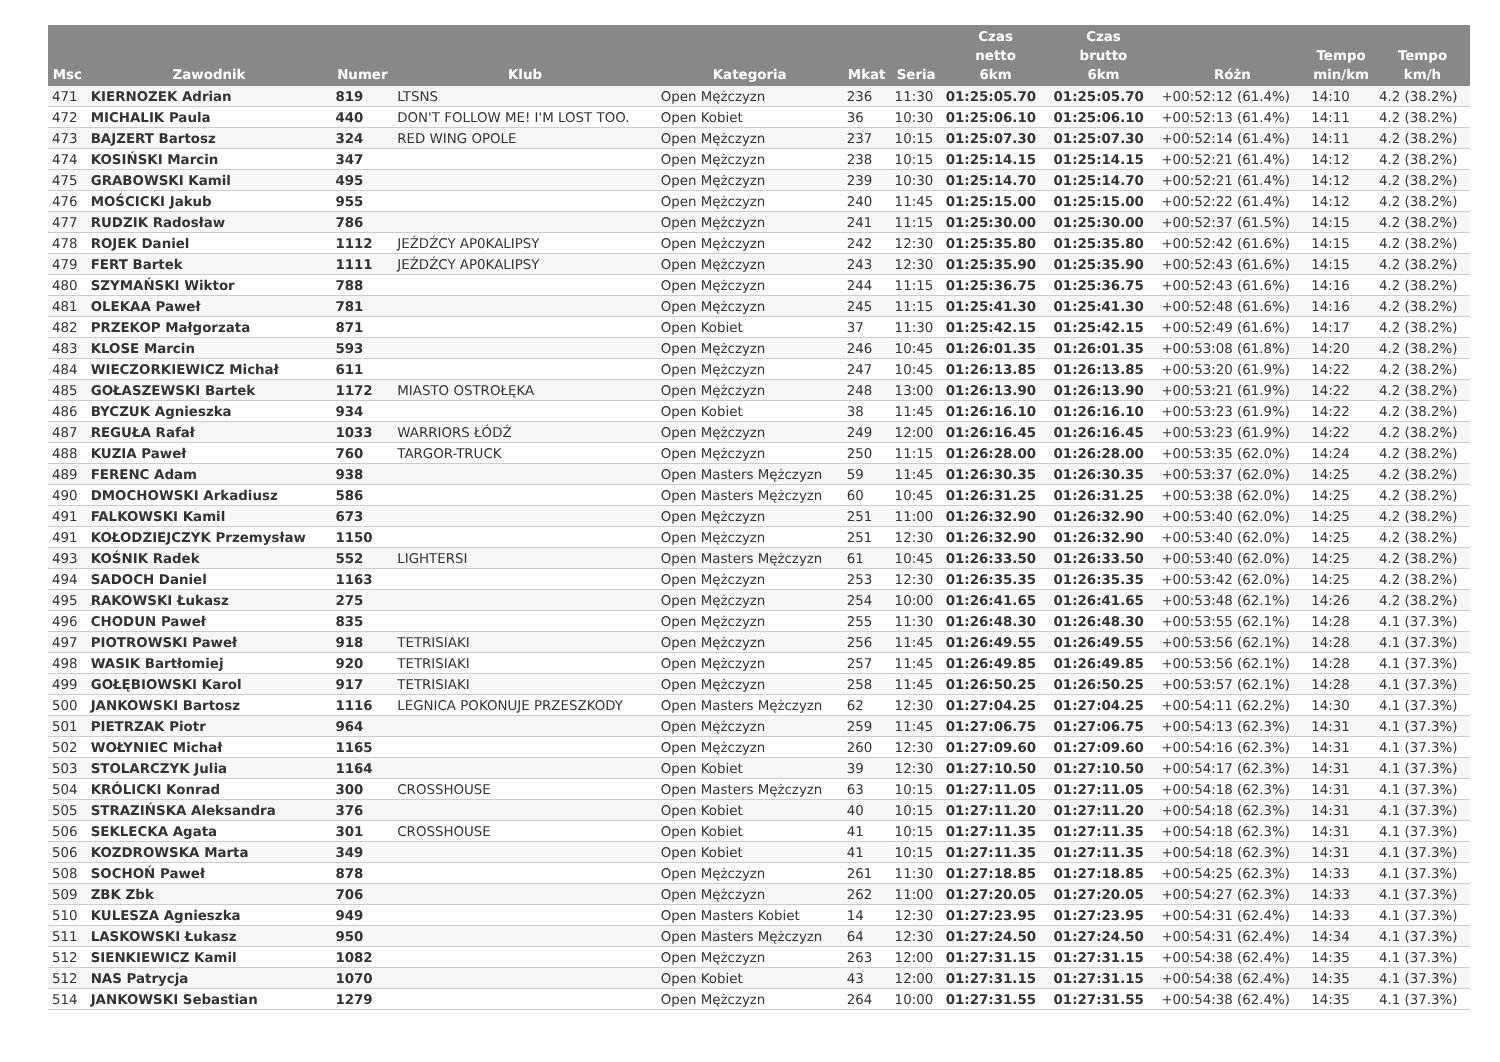| Msc | Zawodnik | Numer | Klub | Kategoria | Mkat | Seria | Czas netto 6km | Czas brutto 6km | Różn | Tempo min/km | Tempo km/h |
| --- | --- | --- | --- | --- | --- | --- | --- | --- | --- | --- | --- |
| 471 | KIERNOZEK Adrian | 819 | LTSNS | Open Mężczyzn | 236 | 11:30 | 01:25:05.70 | 01:25:05.70 | +00:52:12 (61.4%) | 14:10 | 4.2 (38.2%) |
| 472 | MICHALIK Paula | 440 | DON'T FOLLOW ME! I'M LOST TOO. | Open Kobiet | 36 | 10:30 | 01:25:06.10 | 01:25:06.10 | +00:52:13 (61.4%) | 14:11 | 4.2 (38.2%) |
| 473 | BAJZERT Bartosz | 324 | RED WING OPOLE | Open Mężczyzn | 237 | 10:15 | 01:25:07.30 | 01:25:07.30 | +00:52:14 (61.4%) | 14:11 | 4.2 (38.2%) |
| 474 | KOSIŃSKI Marcin | 347 | | Open Mężczyzn | 238 | 10:15 | 01:25:14.15 | 01:25:14.15 | +00:52:21 (61.4%) | 14:12 | 4.2 (38.2%) |
| 475 | GRABOWSKI Kamil | 495 | | Open Mężczyzn | 239 | 10:30 | 01:25:14.70 | 01:25:14.70 | +00:52:21 (61.4%) | 14:12 | 4.2 (38.2%) |
| 476 | MOŚCICKI Jakub | 955 | | Open Mężczyzn | 240 | 11:45 | 01:25:15.00 | 01:25:15.00 | +00:52:22 (61.4%) | 14:12 | 4.2 (38.2%) |
| 477 | RUDZIK Radosław | 786 | | Open Mężczyzn | 241 | 11:15 | 01:25:30.00 | 01:25:30.00 | +00:52:37 (61.5%) | 14:15 | 4.2 (38.2%) |
| 478 | ROJEK Daniel | 1112 | JEŹDŹCY AP0KALIPSY | Open Mężczyzn | 242 | 12:30 | 01:25:35.80 | 01:25:35.80 | +00:52:42 (61.6%) | 14:15 | 4.2 (38.2%) |
| 479 | FERT Bartek | 1111 | JEŹDŹCY AP0KALIPSY | Open Mężczyzn | 243 | 12:30 | 01:25:35.90 | 01:25:35.90 | +00:52:43 (61.6%) | 14:15 | 4.2 (38.2%) |
| 480 | SZYMAŃSKI Wiktor | 788 | | Open Mężczyzn | 244 | 11:15 | 01:25:36.75 | 01:25:36.75 | +00:52:43 (61.6%) | 14:16 | 4.2 (38.2%) |
| 481 | OLEKAA Paweł | 781 | | Open Mężczyzn | 245 | 11:15 | 01:25:41.30 | 01:25:41.30 | +00:52:48 (61.6%) | 14:16 | 4.2 (38.2%) |
| 482 | PRZEKOP Małgorzata | 871 | | Open Kobiet | 37 | 11:30 | 01:25:42.15 | 01:25:42.15 | +00:52:49 (61.6%) | 14:17 | 4.2 (38.2%) |
| 483 | KLOSE Marcin | 593 | | Open Mężczyzn | 246 | 10:45 | 01:26:01.35 | 01:26:01.35 | +00:53:08 (61.8%) | 14:20 | 4.2 (38.2%) |
| 484 | WIECZORKIEWICZ Michał | 611 | | Open Mężczyzn | 247 | 10:45 | 01:26:13.85 | 01:26:13.85 | +00:53:20 (61.9%) | 14:22 | 4.2 (38.2%) |
| 485 | GOŁASZEWSKI Bartek | 1172 | MIASTO OSTROŁĘKA | Open Mężczyzn | 248 | 13:00 | 01:26:13.90 | 01:26:13.90 | +00:53:21 (61.9%) | 14:22 | 4.2 (38.2%) |
| 486 | BYCZUK Agnieszka | 934 | | Open Kobiet | 38 | 11:45 | 01:26:16.10 | 01:26:16.10 | +00:53:23 (61.9%) | 14:22 | 4.2 (38.2%) |
| 487 | REGUŁA Rafał | 1033 | WARRIORS ŁÓDŹ | Open Mężczyzn | 249 | 12:00 | 01:26:16.45 | 01:26:16.45 | +00:53:23 (61.9%) | 14:22 | 4.2 (38.2%) |
| 488 | KUZIA Paweł | 760 | TARGOR-TRUCK | Open Mężczyzn | 250 | 11:15 | 01:26:28.00 | 01:26:28.00 | +00:53:35 (62.0%) | 14:24 | 4.2 (38.2%) |
| 489 | FERENC Adam | 938 | | Open Masters Mężczyzn | 59 | 11:45 | 01:26:30.35 | 01:26:30.35 | +00:53:37 (62.0%) | 14:25 | 4.2 (38.2%) |
| 490 | DMOCHOWSKI Arkadiusz | 586 | | Open Masters Mężczyzn | 60 | 10:45 | 01:26:31.25 | 01:26:31.25 | +00:53:38 (62.0%) | 14:25 | 4.2 (38.2%) |
| 491 | FALKOWSKI Kamil | 673 | | Open Mężczyzn | 251 | 11:00 | 01:26:32.90 | 01:26:32.90 | +00:53:40 (62.0%) | 14:25 | 4.2 (38.2%) |
| 491 | KOŁODZIEJCZYK Przemysław | 1150 | | Open Mężczyzn | 251 | 12:30 | 01:26:32.90 | 01:26:32.90 | +00:53:40 (62.0%) | 14:25 | 4.2 (38.2%) |
| 493 | KOŚNIK Radek | 552 | LIGHTERSI | Open Masters Mężczyzn | 61 | 10:45 | 01:26:33.50 | 01:26:33.50 | +00:53:40 (62.0%) | 14:25 | 4.2 (38.2%) |
| 494 | SADOCH Daniel | 1163 | | Open Mężczyzn | 253 | 12:30 | 01:26:35.35 | 01:26:35.35 | +00:53:42 (62.0%) | 14:25 | 4.2 (38.2%) |
| 495 | RAKOWSKI Łukasz | 275 | | Open Mężczyzn | 254 | 10:00 | 01:26:41.65 | 01:26:41.65 | +00:53:48 (62.1%) | 14:26 | 4.2 (38.2%) |
| 496 | CHODUN Paweł | 835 | | Open Mężczyzn | 255 | 11:30 | 01:26:48.30 | 01:26:48.30 | +00:53:55 (62.1%) | 14:28 | 4.1 (37.3%) |
| 497 | PIOTROWSKI Paweł | 918 | TETRISIAKI | Open Mężczyzn | 256 | 11:45 | 01:26:49.55 | 01:26:49.55 | +00:53:56 (62.1%) | 14:28 | 4.1 (37.3%) |
| 498 | WASIK Bartłomiej | 920 | TETRISIAKI | Open Mężczyzn | 257 | 11:45 | 01:26:49.85 | 01:26:49.85 | +00:53:56 (62.1%) | 14:28 | 4.1 (37.3%) |
| 499 | GOŁĘBIOWSKI Karol | 917 | TETRISIAKI | Open Mężczyzn | 258 | 11:45 | 01:26:50.25 | 01:26:50.25 | +00:53:57 (62.1%) | 14:28 | 4.1 (37.3%) |
| 500 | JANKOWSKI Bartosz | 1116 | LEGNICA POKONUJE PRZESZKODY | Open Masters Mężczyzn | 62 | 12:30 | 01:27:04.25 | 01:27:04.25 | +00:54:11 (62.2%) | 14:30 | 4.1 (37.3%) |
| 501 | PIETRZAK Piotr | 964 | | Open Mężczyzn | 259 | 11:45 | 01:27:06.75 | 01:27:06.75 | +00:54:13 (62.3%) | 14:31 | 4.1 (37.3%) |
| 502 | WOŁYNIEC Michał | 1165 | | Open Mężczyzn | 260 | 12:30 | 01:27:09.60 | 01:27:09.60 | +00:54:16 (62.3%) | 14:31 | 4.1 (37.3%) |
| 503 | STOLARCZYK Julia | 1164 | | Open Kobiet | 39 | 12:30 | 01:27:10.50 | 01:27:10.50 | +00:54:17 (62.3%) | 14:31 | 4.1 (37.3%) |
| 504 | KRÓLICKI Konrad | 300 | CROSSHOUSE | Open Masters Mężczyzn | 63 | 10:15 | 01:27:11.05 | 01:27:11.05 | +00:54:18 (62.3%) | 14:31 | 4.1 (37.3%) |
| 505 | STRAZIŃSKA Aleksandra | 376 | | Open Kobiet | 40 | 10:15 | 01:27:11.20 | 01:27:11.20 | +00:54:18 (62.3%) | 14:31 | 4.1 (37.3%) |
| 506 | SEKLECKA Agata | 301 | CROSSHOUSE | Open Kobiet | 41 | 10:15 | 01:27:11.35 | 01:27:11.35 | +00:54:18 (62.3%) | 14:31 | 4.1 (37.3%) |
| 506 | KOZDROWSKA Marta | 349 | | Open Kobiet | 41 | 10:15 | 01:27:11.35 | 01:27:11.35 | +00:54:18 (62.3%) | 14:31 | 4.1 (37.3%) |
| 508 | SOCHOŃ Paweł | 878 | | Open Mężczyzn | 261 | 11:30 | 01:27:18.85 | 01:27:18.85 | +00:54:25 (62.3%) | 14:33 | 4.1 (37.3%) |
| 509 | ZBK Zbk | 706 | | Open Mężczyzn | 262 | 11:00 | 01:27:20.05 | 01:27:20.05 | +00:54:27 (62.3%) | 14:33 | 4.1 (37.3%) |
| 510 | KULESZA Agnieszka | 949 | | Open Masters Kobiet | 14 | 12:30 | 01:27:23.95 | 01:27:23.95 | +00:54:31 (62.4%) | 14:33 | 4.1 (37.3%) |
| 511 | LASKOWSKI Łukasz | 950 | | Open Masters Mężczyzn | 64 | 12:30 | 01:27:24.50 | 01:27:24.50 | +00:54:31 (62.4%) | 14:34 | 4.1 (37.3%) |
| 512 | SIENKIEWICZ Kamil | 1082 | | Open Mężczyzn | 263 | 12:00 | 01:27:31.15 | 01:27:31.15 | +00:54:38 (62.4%) | 14:35 | 4.1 (37.3%) |
| 512 | NAS Patrycja | 1070 | | Open Kobiet | 43 | 12:00 | 01:27:31.15 | 01:27:31.15 | +00:54:38 (62.4%) | 14:35 | 4.1 (37.3%) |
| 514 | JANKOWSKI Sebastian | 1279 | | Open Mężczyzn | 264 | 10:00 | 01:27:31.55 | 01:27:31.55 | +00:54:38 (62.4%) | 14:35 | 4.1 (37.3%) |